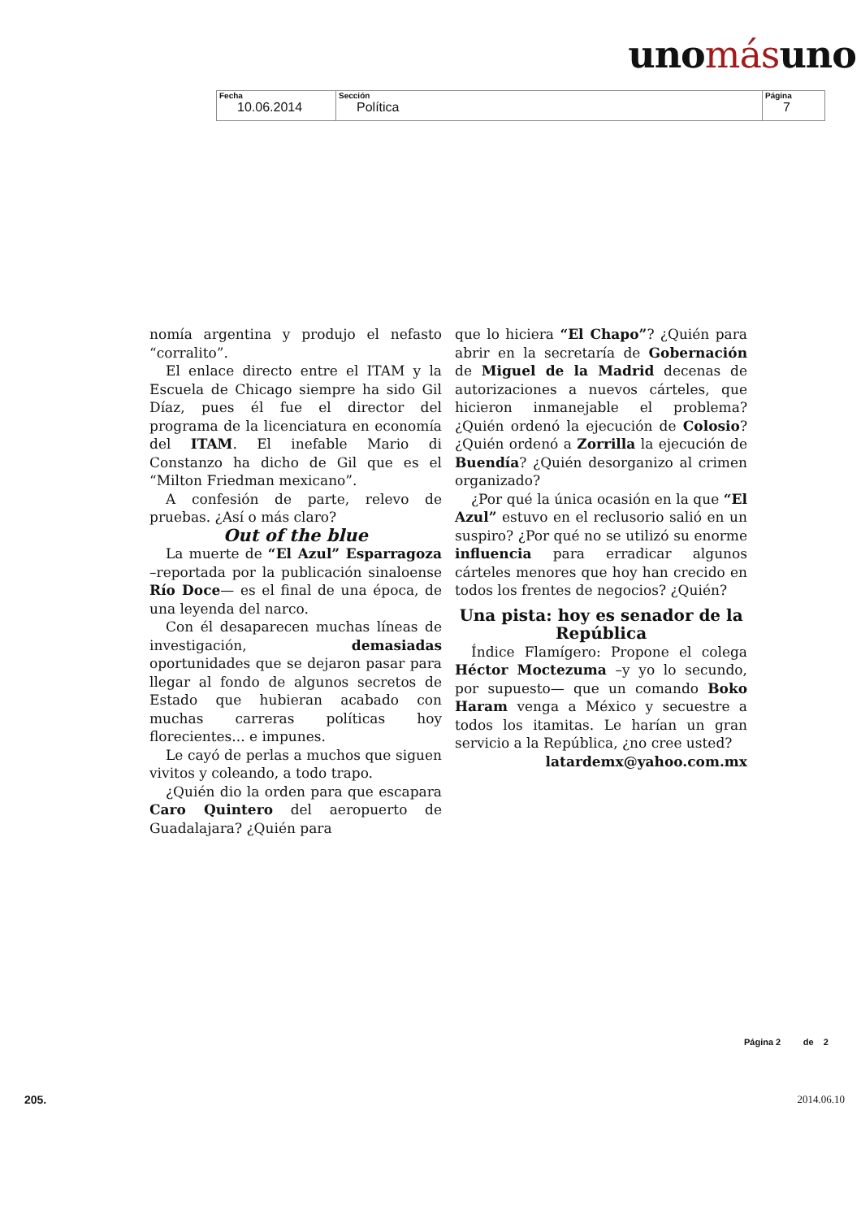unomásuno
| Fecha 10.06.2014 | Sección Política | Página 7 |
nomía argentina y produjo el nefasto “corralito”.
El enlace directo entre el ITAM y la Escuela de Chicago siempre ha sido Gil Díaz, pues él fue el director del programa de la licenciatura en economía del ITAM. El inefable Mario di Constanzo ha dicho de Gil que es el “Milton Friedman mexicano”.
A confesión de parte, relevo de pruebas. ¿Así o más claro?
Out of the blue
La muerte de “El Azul” Esparragoza –reportada por la publicación sinaloense Río Doce— es el final de una época, de una leyenda del narco.
Con él desaparecen muchas líneas de investigación, demasiadas oportunidades que se dejaron pasar para llegar al fondo de algunos secretos de Estado que hubieran acabado con muchas carreras políticas hoy florecientes... e impunes.
Le cayó de perlas a muchos que siguen vivitos y coleando, a todo trapo.
¿Quién dio la orden para que escapara Caro Quintero del aeropuerto de Guadalajara? ¿Quién para
que lo hiciera “El Chapo”? ¿Quién para abrir en la secretaría de Gobernación de Miguel de la Madrid decenas de autorizaciones a nuevos cárteles, que hicieron inmanejable el problema? ¿Quién ordenó la ejecución de Colosio? ¿Quién ordenó a Zorrilla la ejecución de Buendía? ¿Quién desorganizo al crimen organizado?
¿Por qué la única ocasión en la que “El Azul” estuvo en el reclusorio salió en un suspiro? ¿Por qué no se utilizó su enorme influencia para erradicar algunos cárteles menores que hoy han crecido en todos los frentes de negocios? ¿Quién?
Una pista: hoy es senador de la República
Índice Flamígero: Propone el colega Héctor Moctezuma –y yo lo secundo, por supuesto— que un comando Boko Haram venga a México y secuestre a todos los itamitas. Le harían un gran servicio a la República, ¿no cree usted?
latardemx@yahoo.com.mx
Página 2 de 2
205. 2014.06.10